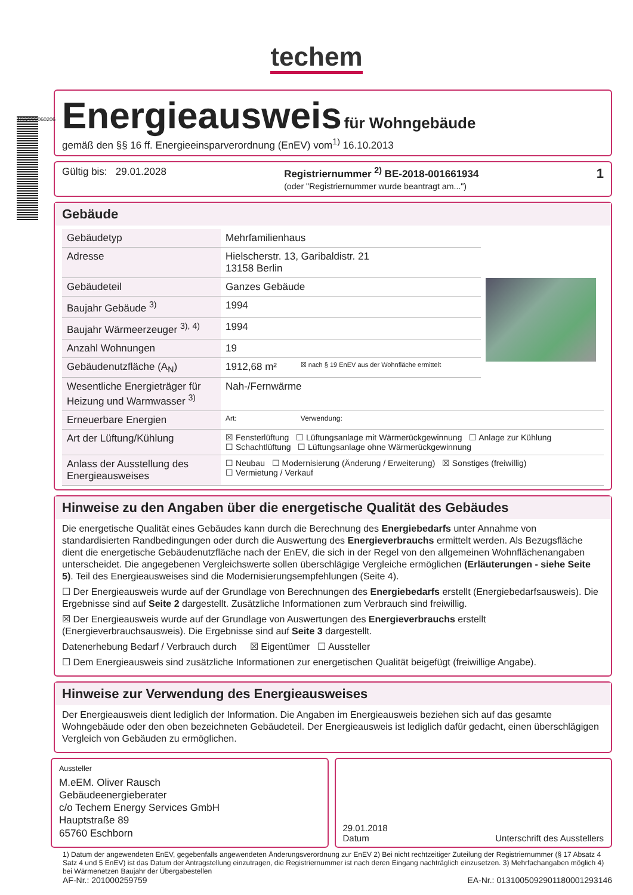4832000060206
techem
Energieausweis
für Wohngebäude
gemäß den §§ 16 ff. Energieeinsparverordnung (EnEV) vom<sup>1)</sup> 16.10.2013
Gültig bis: 29.01.2028 Registriernummer <sup>2)</sup> BE-2018-001661934
(oder "Registriernummer wurde beantragt am...") 1
Gebäude
| Gebäudetyp | Mehrfamilienhaus | | |
| Adresse | Hielscherstr. 13, Garibaldistr. 21 13158 Berlin | | |
| Gebäudeteil | Ganzes Gebäude | | |
| Baujahr Gebäude <sup>3)</sup> | 1994 | | |
| Baujahr Wärmeerzeuger <sup>3), 4)</sup> | 1994 | | |
| Anzahl Wohnungen | 19 | | |
| Gebäudenutzfläche (A<sub>N</sub>) | 1912,68 m² | ☒ nach § 19 EnEV aus der Wohnfläche ermittelt | |
| Wesentliche Energieträger für Heizung und Warmwasser <sup>3)</sup> | Nah-/Fernwärme | | |
| Erneuerbare Energien | Art: | Verwendung: | |
| Art der Lüftung/Kühlung | ☒ Fensterlüftung ☐ Lüftungsanlage mit Wärmerückgewinnung ☐ Anlage zur Kühlung ☐ Schachtlüftung ☐ Lüftungsanlage ohne Wärmerückgewinnung | | |
| Anlass der Ausstellung des Energieausweises | ☐ Neubau ☐ Modernisierung (Änderung / Erweiterung) ☒ Sonstiges (freiwillig) ☐ Vermietung / Verkauf | | |
Hinweise zu den Angaben über die energetische Qualität des Gebäudes
Die energetische Qualität eines Gebäudes kann durch die Berechnung des Energiebedarfs unter Annahme von standardisierten Randbedingungen oder durch die Auswertung des Energieverbrauchs ermittelt werden. Als Bezugsfläche dient die energetische Gebäudenutzfläche nach der EnEV, die sich in der Regel von den allgemeinen Wohnflächenangaben unterscheidet. Die angegebenen Vergleichswerte sollen überschlägige Vergleiche ermöglichen (Erläuterungen - siehe Seite 5). Teil des Energieausweises sind die Modernisierungsempfehlungen (Seite 4).
☐ Der Energieausweis wurde auf der Grundlage von Berechnungen des Energiebedarfs erstellt (Energiebedarfsausweis). Die Ergebnisse sind auf Seite 2 dargestellt. Zusätzliche Informationen zum Verbrauch sind freiwillig.
☒ Der Energieausweis wurde auf der Grundlage von Auswertungen des Energieverbrauchs erstellt (Energieverbrauchsausweis). Die Ergebnisse sind auf Seite 3 dargestellt.
Datenerhebung Bedarf / Verbrauch durch ☒ Eigentümer ☐ Aussteller
☐ Dem Energieausweis sind zusätzliche Informationen zur energetischen Qualität beigefügt (freiwillige Angabe).
Hinweise zur Verwendung des Energieausweises
Der Energieausweis dient lediglich der Information. Die Angaben im Energieausweis beziehen sich auf das gesamte Wohngebäude oder den oben bezeichneten Gebäudeteil. Der Energieausweis ist lediglich dafür gedacht, einen überschlägigen Vergleich von Gebäuden zu ermöglichen.
Aussteller
M.eEM. Oliver Rausch
Gebäudeenergieberater
c/o Techem Energy Services GmbH
Hauptstraße 89
65760 Eschborn
29.01.2018
Datum Unterschrift des Ausstellers
1) Datum der angewendeten EnEV, gegebenfalls angewendeten Änderungsverordnung zur EnEV 2) Bei nicht rechtzeitiger Zuteilung der Registriernummer (§ 17 Absatz 4 Satz 4 und 5 EnEV) ist das Datum der Antragstellung einzutragen, die Registriernummer ist nach deren Eingang nachträglich einzusetzen. 3) Mehrfachangaben möglich 4) bei Wärmenetzen Baujahr der Übergabestellen
AF-Nr.: 201000259759 EA-Nr.: 013100509290118000129314​6